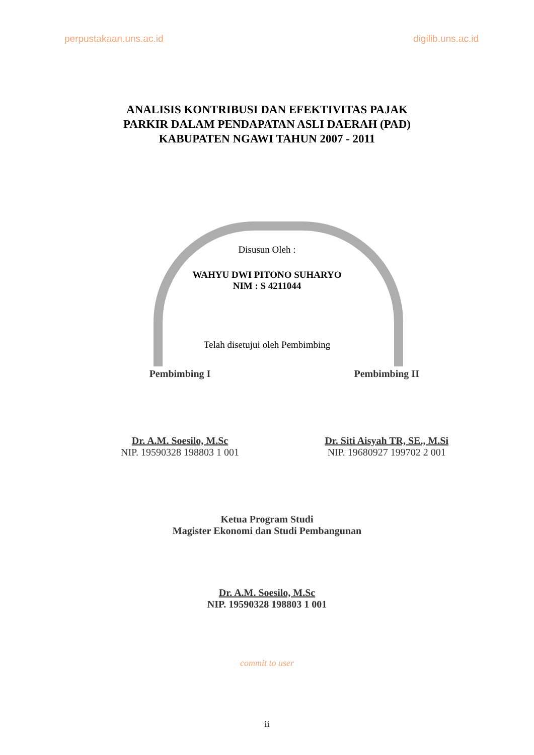perpustakaan.uns.ac.id digilib.uns.ac.id
ANALISIS KONTRIBUSI DAN EFEKTIVITAS PAJAK
PARKIR DALAM PENDAPATAN ASLI DAERAH (PAD)
KABUPATEN NGAWI TAHUN 2007 - 2011
Disusun Oleh :
WAHYU DWI PITONO SUHARYO
NIM : S 4211044
Telah disetujui oleh Pembimbing
Pembimbing I
Dr. A.M. Soesilo, M.Sc
NIP. 19590328 198803 1 001
Pembimbing II
Dr. Siti Aisyah TR, SE., M.Si
NIP. 19680927 199702 2 001
Ketua Program Studi
Magister Ekonomi dan Studi Pembangunan
Dr. A.M. Soesilo, M.Sc
NIP. 19590328 198803 1 001
commit to user
ii